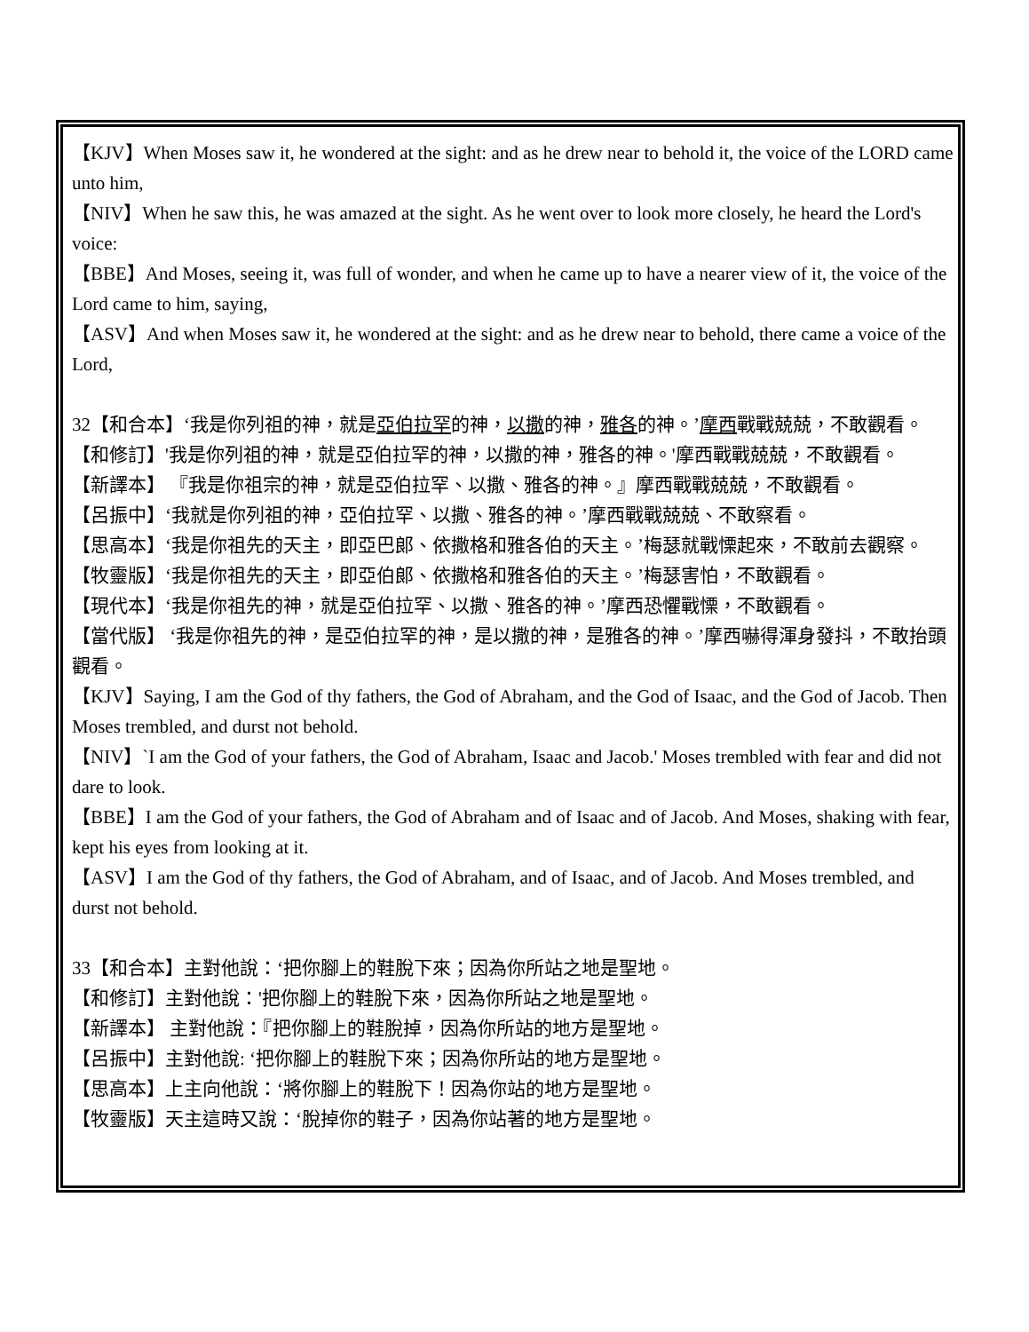【KJV】When Moses saw it, he wondered at the sight: and as he drew near to behold it, the voice of the LORD came unto him,
【NIV】When he saw this, he was amazed at the sight. As he went over to look more closely, he heard the Lord's voice:
【BBE】And Moses, seeing it, was full of wonder, and when he came up to have a nearer view of it, the voice of the Lord came to him, saying,
【ASV】And when Moses saw it, he wondered at the sight: and as he drew near to behold, there came a voice of the Lord,
32【和合本】‘我是你列祖的神，就是亞伯拉罕的神，以撒的神，雅各的神。’摩西戰戰兢兢，不敢觀看。
【和修訂】'我是你列祖的神，就是亞伯拉罕的神，以撒的神，雅各的神。'摩西戰戰兢兢，不敢觀看。
【新譯本】 『我是你祖宗的神，就是亞伯拉罕、以撒、雅各的神。』摩西戰戰兢兢，不敢觀看。
【呂振中】‘我就是你列祖的神，亞伯拉罕、以撒、雅各的神。’摩西戰戰兢兢、不敢察看。
【思高本】‘我是你祖先的天主，即亞巴郎、依撒格和雅各伯的天主。’梅瑟就戰慄起來，不敢前去觀察。
【牧靈版】‘我是你祖先的天主，即亞伯郎、依撒格和雅各伯的天主。’梅瑟害怕，不敢觀看。
【現代本】‘我是你祖先的神，就是亞伯拉罕、以撒、雅各的神。’摩西恐懼戰慄，不敢觀看。
【當代版】 ‘我是你祖先的神，是亞伯拉罕的神，是以撒的神，是雅各的神。’摩西嚇得渾身發抖，不敢抬頭觀看。
【KJV】Saying, I am the God of thy fathers, the God of Abraham, and the God of Isaac, and the God of Jacob. Then Moses trembled, and durst not behold.
【NIV】`I am the God of your fathers, the God of Abraham, Isaac and Jacob.' Moses trembled with fear and did not dare to look.
【BBE】I am the God of your fathers, the God of Abraham and of Isaac and of Jacob. And Moses, shaking with fear, kept his eyes from looking at it.
【ASV】I am the God of thy fathers, the God of Abraham, and of Isaac, and of Jacob. And Moses trembled, and durst not behold.
33【和合本】主對他說：‘把你腳上的鞋脫下來；因為你所站之地是聖地。
【和修訂】主對他說：'把你腳上的鞋脫下來，因為你所站之地是聖地。
【新譯本】 主對他說：『把你腳上的鞋脫掉，因為你所站的地方是聖地。
【呂振中】主對他說: ‘把你腳上的鞋脫下來；因為你所站的地方是聖地。
【思高本】上主向他說：‘將你腳上的鞋脫下！因為你站的地方是聖地。
【牧靈版】天主這時又說：‘脫掉你的鞋子，因為你站著的地方是聖地。